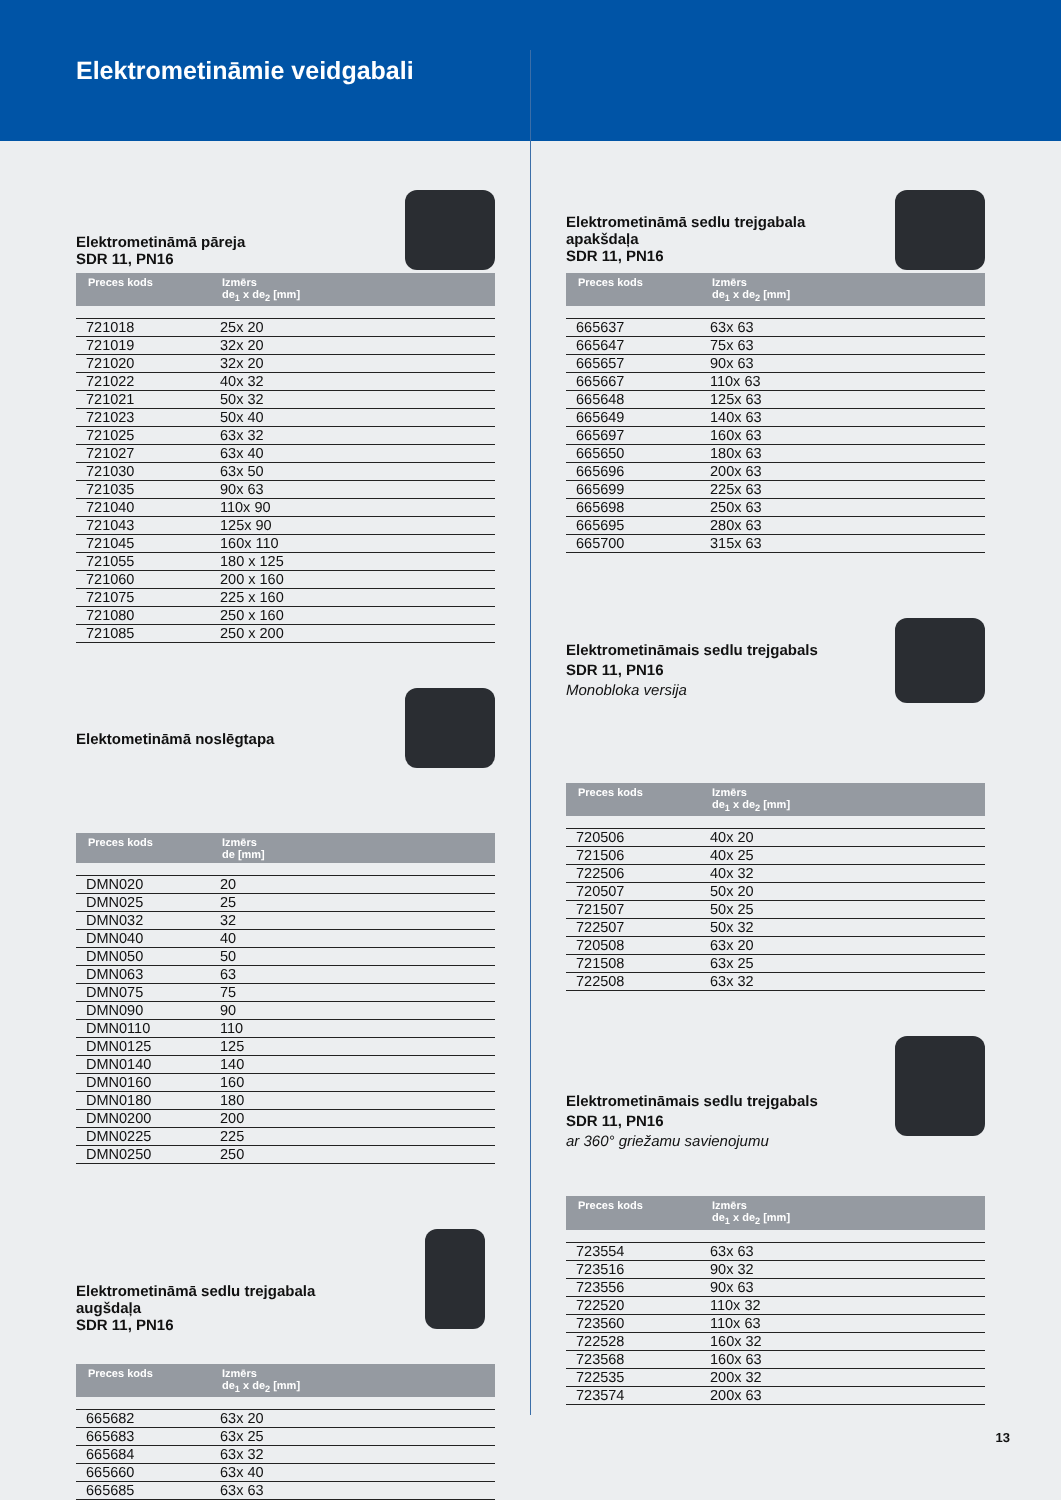Elektrometināmie veidgabali
Elektrometināmā pāreja
SDR 11, PN16
| Preces kods | Izmērs de<sub>1</sub> x de<sub>2</sub> [mm] |
| --- | --- |
| 721018 | 25x 20 |
| 721019 | 32x 20 |
| 721020 | 32x 20 |
| 721022 | 40x 32 |
| 721021 | 50x 32 |
| 721023 | 50x 40 |
| 721025 | 63x 32 |
| 721027 | 63x 40 |
| 721030 | 63x 50 |
| 721035 | 90x 63 |
| 721040 | 110x 90 |
| 721043 | 125x 90 |
| 721045 | 160x 110 |
| 721055 | 180 x 125 |
| 721060 | 200 x 160 |
| 721075 | 225 x 160 |
| 721080 | 250 x 160 |
| 721085 | 250 x 200 |
Elektometināmā noslēgtapa
| Preces kods | Izmērs de [mm] |
| --- | --- |
| DMN020 | 20 |
| DMN025 | 25 |
| DMN032 | 32 |
| DMN040 | 40 |
| DMN050 | 50 |
| DMN063 | 63 |
| DMN075 | 75 |
| DMN090 | 90 |
| DMN0110 | 110 |
| DMN0125 | 125 |
| DMN0140 | 140 |
| DMN0160 | 160 |
| DMN0180 | 180 |
| DMN0200 | 200 |
| DMN0225 | 225 |
| DMN0250 | 250 |
Elektrometināmā sedlu trejgabala
augšdaļa
SDR 11, PN16
| Preces kods | Izmērs de<sub>1</sub> x de<sub>2</sub> [mm] |
| --- | --- |
| 665682 | 63x 20 |
| 665683 | 63x 25 |
| 665684 | 63x 32 |
| 665660 | 63x 40 |
| 665685 | 63x 63 |
Elektrometināmā sedlu trejgabala
apakšdaļa
SDR 11, PN16
| Preces kods | Izmērs de<sub>1</sub> x de<sub>2</sub> [mm] |
| --- | --- |
| 665637 | 63x 63 |
| 665647 | 75x 63 |
| 665657 | 90x 63 |
| 665667 | 110x 63 |
| 665648 | 125x 63 |
| 665649 | 140x 63 |
| 665697 | 160x 63 |
| 665650 | 180x 63 |
| 665696 | 200x 63 |
| 665699 | 225x 63 |
| 665698 | 250x 63 |
| 665695 | 280x 63 |
| 665700 | 315x 63 |
Elektrometināmais sedlu trejgabals
SDR 11, PN16
Monobloka versija
| Preces kods | Izmērs de<sub>1</sub> x de<sub>2</sub> [mm] |
| --- | --- |
| 720506 | 40x 20 |
| 721506 | 40x 25 |
| 722506 | 40x 32 |
| 720507 | 50x 20 |
| 721507 | 50x 25 |
| 722507 | 50x 32 |
| 720508 | 63x 20 |
| 721508 | 63x 25 |
| 722508 | 63x 32 |
Elektrometināmais sedlu trejgabals
SDR 11, PN16
ar 360° griežamu savienojumu
| Preces kods | Izmērs de<sub>1</sub> x de<sub>2</sub> [mm] |
| --- | --- |
| 723554 | 63x 63 |
| 723516 | 90x 32 |
| 723556 | 90x 63 |
| 722520 | 110x 32 |
| 723560 | 110x 63 |
| 722528 | 160x 32 |
| 723568 | 160x 63 |
| 722535 | 200x 32 |
| 723574 | 200x 63 |
13